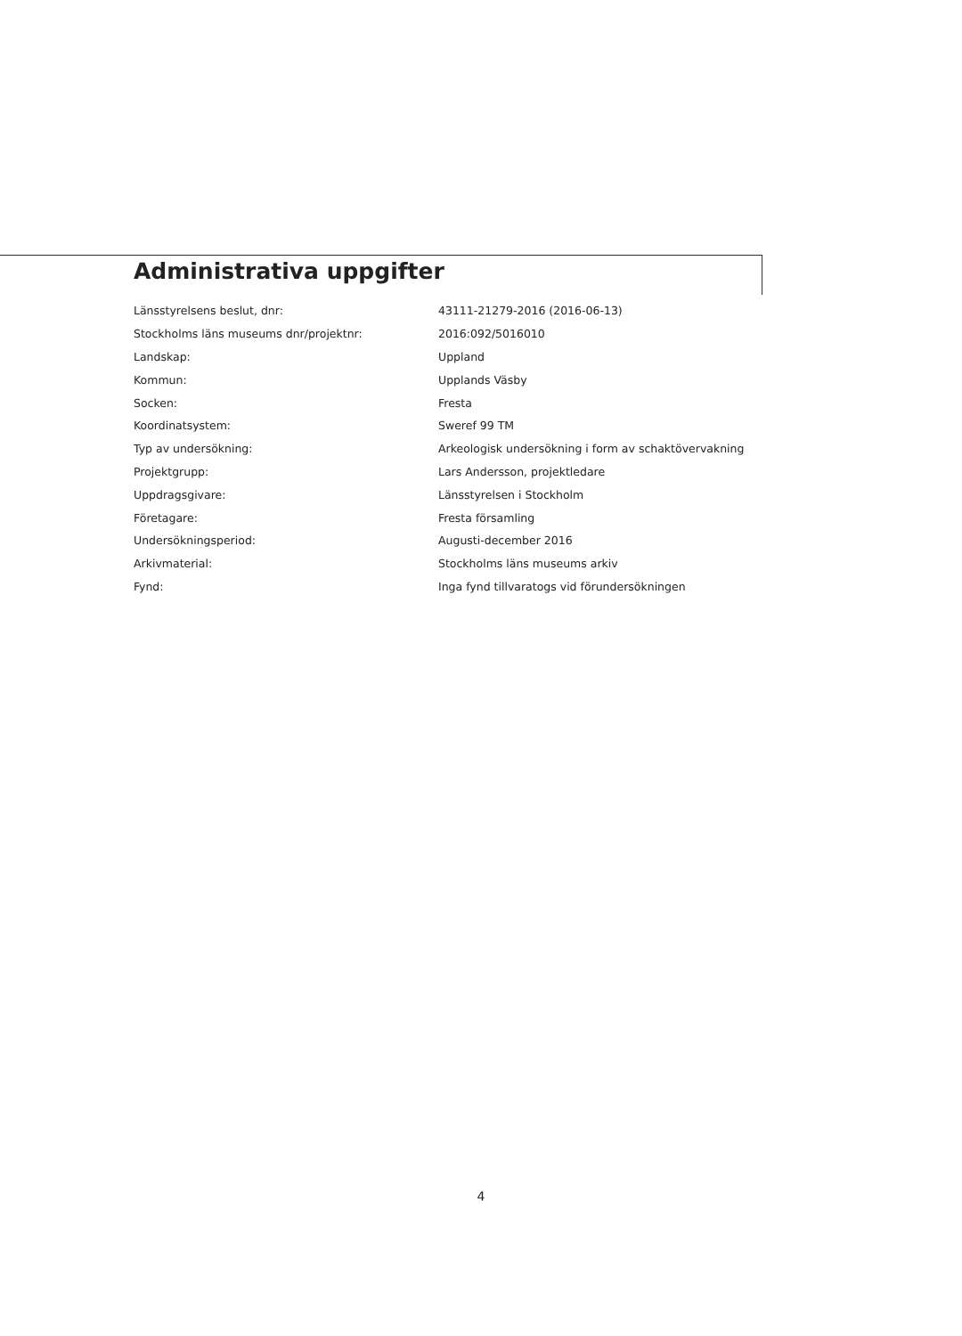Administrativa uppgifter
| Länsstyrelsens beslut, dnr: | 43111-21279-2016 (2016-06-13) |
| Stockholms läns museums dnr/projektnr: | 2016:092/5016010 |
| Landskap: | Uppland |
| Kommun: | Upplands Väsby |
| Socken: | Fresta |
| Koordinatsystem: | Sweref 99 TM |
| Typ av undersökning: | Arkeologisk undersökning i form av schaktövervakning |
| Projektgrupp: | Lars Andersson, projektledare |
| Uppdragsgivare: | Länsstyrelsen i Stockholm |
| Företagare: | Fresta församling |
| Undersökningsperiod: | Augusti-december 2016 |
| Arkivmaterial: | Stockholms läns museums arkiv |
| Fynd: | Inga fynd tillvaratogs vid förundersökningen |
4